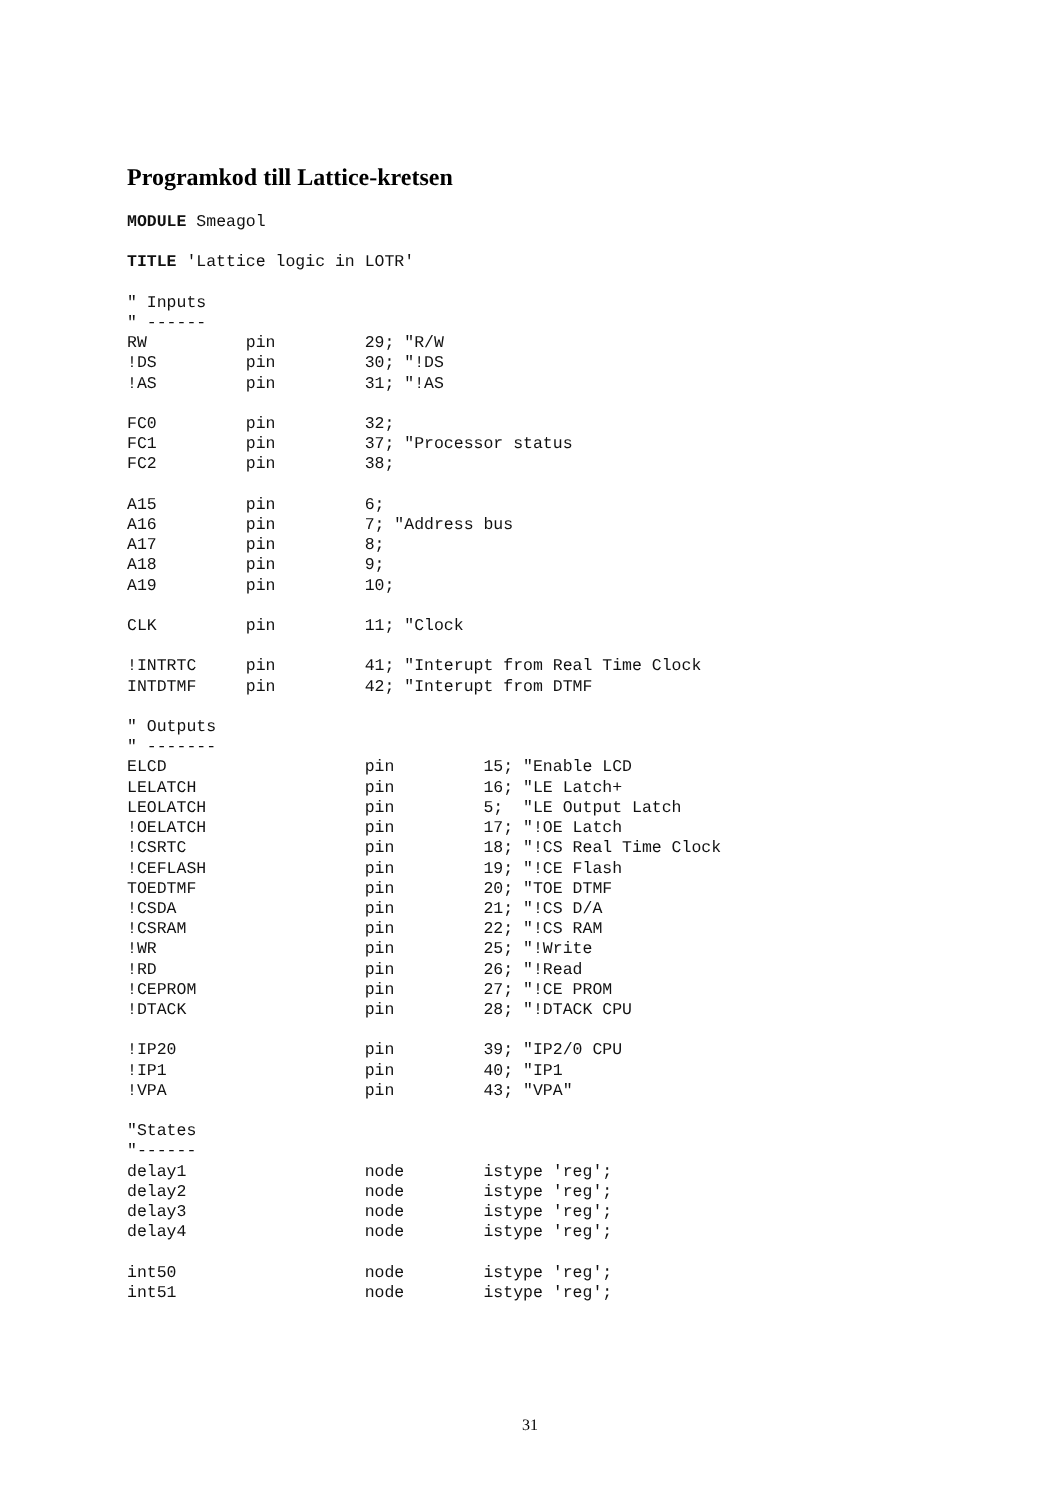Programkod till Lattice-kretsen
MODULE Smeagol

TITLE 'Lattice logic in LOTR'

" Inputs
" ------
RW          pin         29; "R/W
!DS         pin         30; "!DS
!AS         pin         31; "!AS

FC0         pin         32;
FC1         pin         37; "Processor status
FC2         pin         38;

A15         pin         6;
A16         pin         7; "Address bus
A17         pin         8;
A18         pin         9;
A19         pin         10;

CLK         pin         11; "Clock

!INTRTC     pin         41; "Interupt from Real Time Clock
INTDTMF     pin         42; "Interupt from DTMF

" Outputs
" -------
ELCD                    pin         15; "Enable LCD
LELATCH                 pin         16; "LE Latch+
LEOLATCH                pin         5;  "LE Output Latch
!OELATCH                pin         17; "!OE Latch
!CSRTC                  pin         18; "!CS Real Time Clock
!CEFLASH                pin         19; "!CE Flash
TOEDTMF                 pin         20; "TOE DTMF
!CSDA                   pin         21; "!CS D/A
!CSRAM                  pin         22; "!CS RAM
!WR                     pin         25; "!Write
!RD                     pin         26; "!Read
!CEPROM                 pin         27; "!CE PROM
!DTACK                  pin         28; "!DTACK CPU

!IP20                   pin         39; "IP2/0 CPU
!IP1                    pin         40; "IP1
!VPA                    pin         43; "VPA"

"States
"------
delay1                  node        istype 'reg';
delay2                  node        istype 'reg';
delay3                  node        istype 'reg';
delay4                  node        istype 'reg';

int50                   node        istype 'reg';
int51                   node        istype 'reg';
31